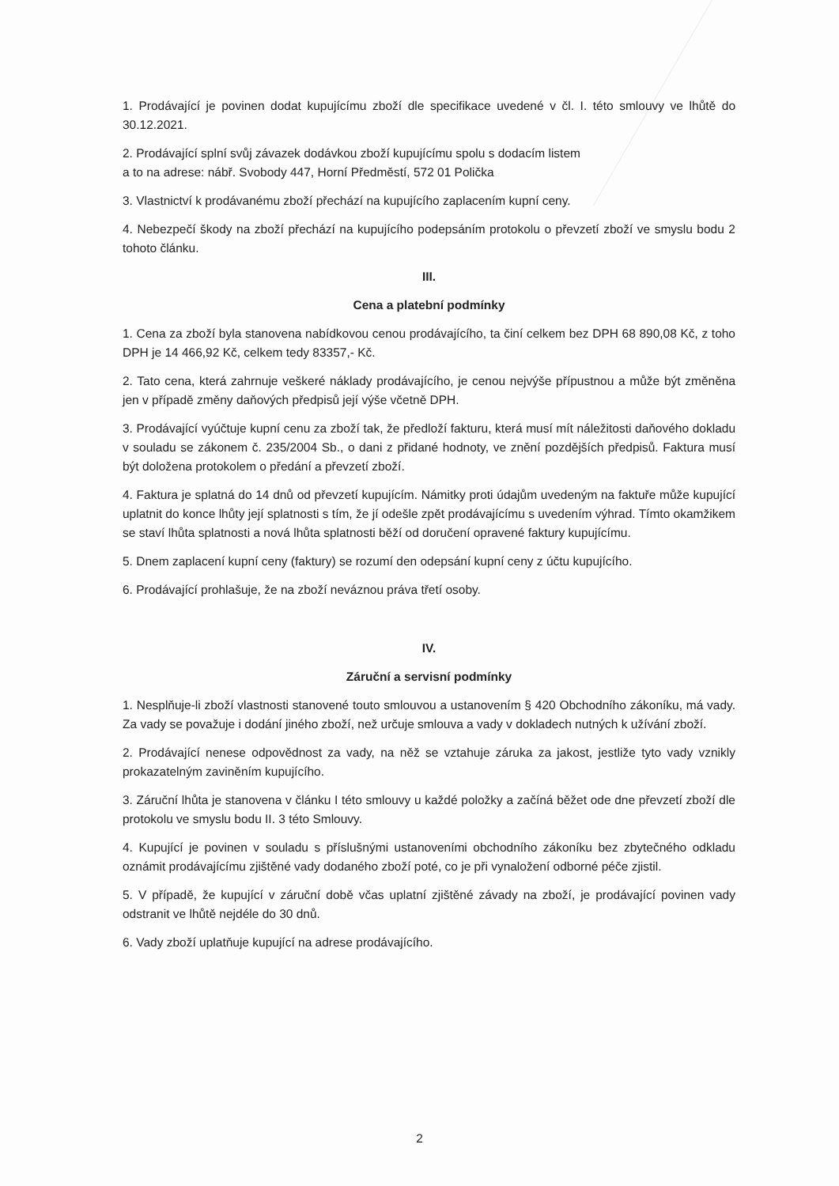1. Prodávající je povinen dodat kupujícímu zboží dle specifikace uvedené v čl. I. této smlouvy ve lhůtě do 30.12.2021.
2. Prodávající splní svůj závazek dodávkou zboží kupujícímu spolu s dodacím listem
a to na adrese: nábř. Svobody 447, Horní Předměstí, 572 01 Polička
3. Vlastnictví k prodávanému zboží přechází na kupujícího zaplacením kupní ceny.
4. Nebezpečí škody na zboží přechází na kupujícího podepsáním protokolu o převzetí zboží ve smyslu bodu 2 tohoto článku.
III.
Cena a platební podmínky
1. Cena za zboží byla stanovena nabídkovou cenou prodávajícího, ta činí celkem bez DPH 68 890,08 Kč, z toho DPH je 14 466,92 Kč, celkem tedy 83357,- Kč.
2. Tato cena, která zahrnuje veškeré náklady prodávajícího, je cenou nejvýše přípustnou a může být změněna jen v případě změny daňových předpisů její výše včetně DPH.
3. Prodávající vyúčtuje kupní cenu za zboží tak, že předloží fakturu, která musí mít náležitosti daňového dokladu v souladu se zákonem č. 235/2004 Sb., o dani z přidané hodnoty, ve znění pozdějších předpisů. Faktura musí být doložena protokolem o předání a převzetí zboží.
4. Faktura je splatná do 14 dnů od převzetí kupujícím. Námitky proti údajům uvedeným na faktuře může kupující uplatnit do konce lhůty její splatnosti s tím, že jí odešle zpět prodávajícímu s uvedením výhrad. Tímto okamžikem se staví lhůta splatnosti a nová lhůta splatnosti běží od doručení opravené faktury kupujícímu.
5. Dnem zaplacení kupní ceny (faktury) se rozumí den odepsání kupní ceny z účtu kupujícího.
6. Prodávající prohlašuje, že na zboží neváznou práva třetí osoby.
IV.
Záruční a servisní podmínky
1. Nesplňuje-li zboží vlastnosti stanovené touto smlouvou a ustanovením § 420 Obchodního zákoníku, má vady. Za vady se považuje i dodání jiného zboží, než určuje smlouva a vady v dokladech nutných k užívání zboží.
2. Prodávající nenese odpovědnost za vady, na něž se vztahuje záruka za jakost, jestliže tyto vady vznikly prokazatelným zaviněním kupujícího.
3. Záruční lhůta je stanovena v článku I této smlouvy u každé položky a začíná běžet ode dne převzetí zboží dle protokolu ve smyslu bodu II. 3 této Smlouvy.
4. Kupující je povinen v souladu s příslušnými ustanoveními obchodního zákoníku bez zbytečného odkladu oznámit prodávajícímu zjištěné vady dodaného zboží poté, co je při vynaložení odborné péče zjistil.
5. V případě, že kupující v záruční době včas uplatní zjištěné závady na zboží, je prodávající povinen vady odstranit ve lhůtě nejdéle do 30 dnů.
6. Vady zboží uplatňuje kupující na adrese prodávajícího.
2